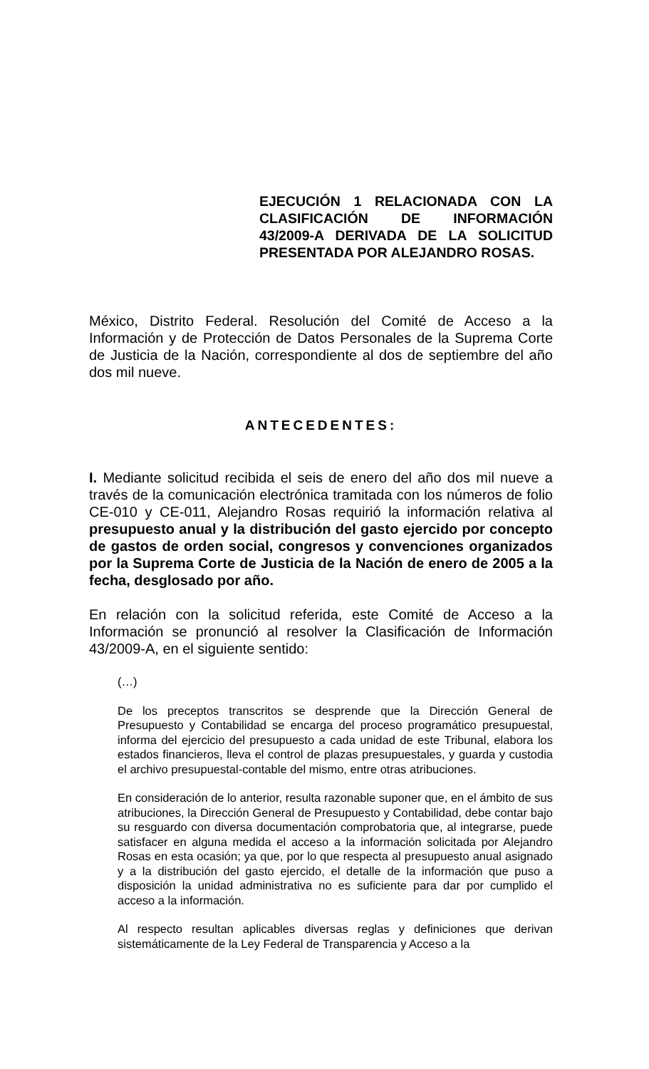EJECUCIÓN 1 RELACIONADA CON LA CLASIFICACIÓN DE INFORMACIÓN 43/2009-A DERIVADA DE LA SOLICITUD PRESENTADA POR ALEJANDRO ROSAS.
México, Distrito Federal. Resolución del Comité de Acceso a la Información y de Protección de Datos Personales de la Suprema Corte de Justicia de la Nación, correspondiente al dos de septiembre del año dos mil nueve.
ANTECEDENTES:
I. Mediante solicitud recibida el seis de enero del año dos mil nueve a través de la comunicación electrónica tramitada con los números de folio CE-010 y CE-011, Alejandro Rosas requirió la información relativa al presupuesto anual y la distribución del gasto ejercido por concepto de gastos de orden social, congresos y convenciones organizados por la Suprema Corte de Justicia de la Nación de enero de 2005 a la fecha, desglosado por año.
En relación con la solicitud referida, este Comité de Acceso a la Información se pronunció al resolver la Clasificación de Información 43/2009-A, en el siguiente sentido:
(…)
De los preceptos transcritos se desprende que la Dirección General de Presupuesto y Contabilidad se encarga del proceso programático presupuestal, informa del ejercicio del presupuesto a cada unidad de este Tribunal, elabora los estados financieros, lleva el control de plazas presupuestales, y guarda y custodia el archivo presupuestal-contable del mismo, entre otras atribuciones.
En consideración de lo anterior, resulta razonable suponer que, en el ámbito de sus atribuciones, la Dirección General de Presupuesto y Contabilidad, debe contar bajo su resguardo con diversa documentación comprobatoria que, al integrarse, puede satisfacer en alguna medida el acceso a la información solicitada por Alejandro Rosas en esta ocasión; ya que, por lo que respecta al presupuesto anual asignado y a la distribución del gasto ejercido, el detalle de la información que puso a disposición la unidad administrativa no es suficiente para dar por cumplido el acceso a la información.
Al respecto resultan aplicables diversas reglas y definiciones que derivan sistemáticamente de la Ley Federal de Transparencia y Acceso a la